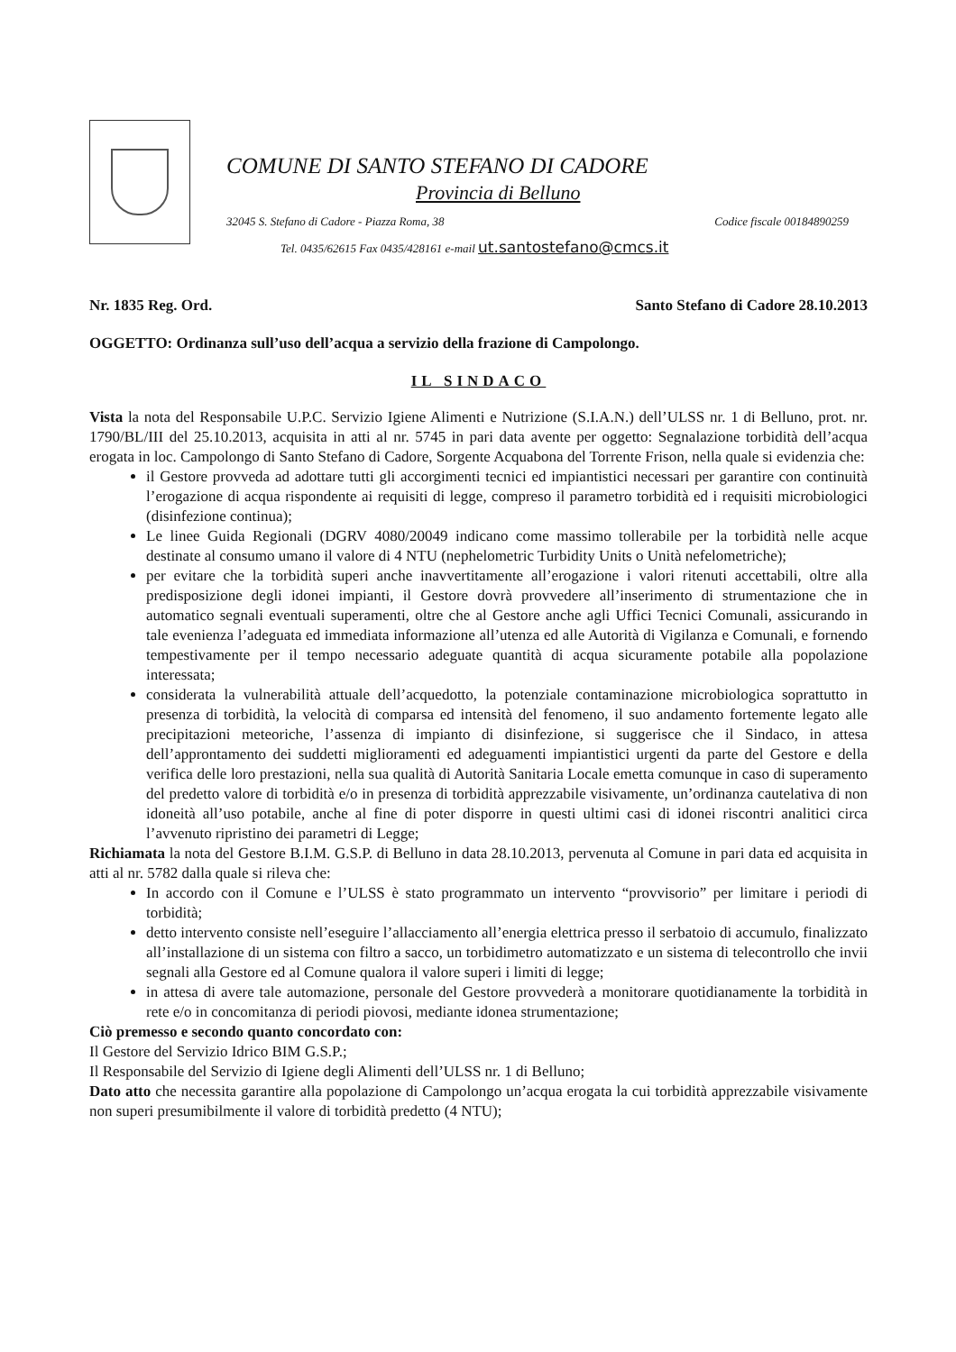COMUNE DI SANTO STEFANO DI CADORE
Provincia di Belluno
32045 S. Stefano di Cadore - Piazza Roma, 38 Codice fiscale 00184890259
Tel. 0435/62615 Fax 0435/428161 e-mail ut.santostefano@cmcs.it
Nr. 1835 Reg. Ord. Santo Stefano di Cadore 28.10.2013
OGGETTO: Ordinanza sull’uso dell’acqua a servizio della frazione di Campolongo.
IL SINDACO
Vista la nota del Responsabile U.P.C. Servizio Igiene Alimenti e Nutrizione (S.I.A.N.) dell’ULSS nr. 1 di Belluno, prot. nr. 1790/BL/III del 25.10.2013, acquisita in atti al nr. 5745 in pari data avente per oggetto: Segnalazione torbidità dell’acqua erogata in loc. Campolongo di Santo Stefano di Cadore, Sorgente Acquabona del Torrente Frison, nella quale si evidenzia che:
il Gestore provveda ad adottare tutti gli accorgimenti tecnici ed impiantistici necessari per garantire con continuità l’erogazione di acqua rispondente ai requisiti di legge, compreso il parametro torbidità ed i requisiti microbiologici (disinfezione continua);
Le linee Guida Regionali (DGRV 4080/20049 indicano come massimo tollerabile per la torbidità nelle acque destinate al consumo umano il valore di 4 NTU (nephelometric Turbidity Units o Unità nefelometriche);
per evitare che la torbidità superi anche inavvertitamente all’erogazione i valori ritenuti accettabili, oltre alla predisposizione degli idonei impianti, il Gestore dovrà provvedere all’inserimento di strumentazione che in automatico segnali eventuali superamenti, oltre che al Gestore anche agli Uffici Tecnici Comunali, assicurando in tale evenienza l’adeguata ed immediata informazione all’utenza ed alle Autorità di Vigilanza e Comunali, e fornendo tempestivamente per il tempo necessario adeguate quantità di acqua sicuramente potabile alla popolazione interessata;
considerata la vulnerabilità attuale dell’acquedotto, la potenziale contaminazione microbiologica soprattutto in presenza di torbidità, la velocità di comparsa ed intensità del fenomeno, il suo andamento fortemente legato alle precipitazioni meteoriche, l’assenza di impianto di disinfezione, si suggerisce che il Sindaco, in attesa dell’approntamento dei suddetti miglioramenti ed adeguamenti impiantistici urgenti da parte del Gestore e della verifica delle loro prestazioni, nella sua qualità di Autorità Sanitaria Locale emetta comunque in caso di superamento del predetto valore di torbidità e/o in presenza di torbidità apprezzabile visivamente, un’ordinanza cautelativa di non idoneità all’uso potabile, anche al fine di poter disporre in questi ultimi casi di idonei riscontri analitici circa l’avvenuto ripristino dei parametri di Legge;
Richiamata la nota del Gestore B.I.M. G.S.P. di Belluno in data 28.10.2013, pervenuta al Comune in pari data ed acquisita in atti al nr. 5782 dalla quale si rileva che:
In accordo con il Comune e l’ULSS è stato programmato un intervento “provvisorio” per limitare i periodi di torbidità;
detto intervento consiste nell’eseguire l’allacciamento all’energia elettrica presso il serbatoio di accumulo, finalizzato all’installazione di un sistema con filtro a sacco, un torbidimetro automatizzato e un sistema di telecontrollo che invii segnali alla Gestore ed al Comune qualora il valore superi i limiti di legge;
in attesa di avere tale automazione, personale del Gestore provvederà a monitorare quotidianamente la torbidità in rete e/o in concomitanza di periodi piovosi, mediante idonea strumentazione;
Ciò premesso e secondo quanto concordato con:
Il Gestore del Servizio Idrico BIM G.S.P.;
Il Responsabile del Servizio di Igiene degli Alimenti dell’ULSS nr. 1 di Belluno;
Dato atto che necessita garantire alla popolazione di Campolongo un’acqua erogata la cui torbidità apprezzabile visivamente non superi presumibilmente il valore di torbidità predetto (4 NTU);